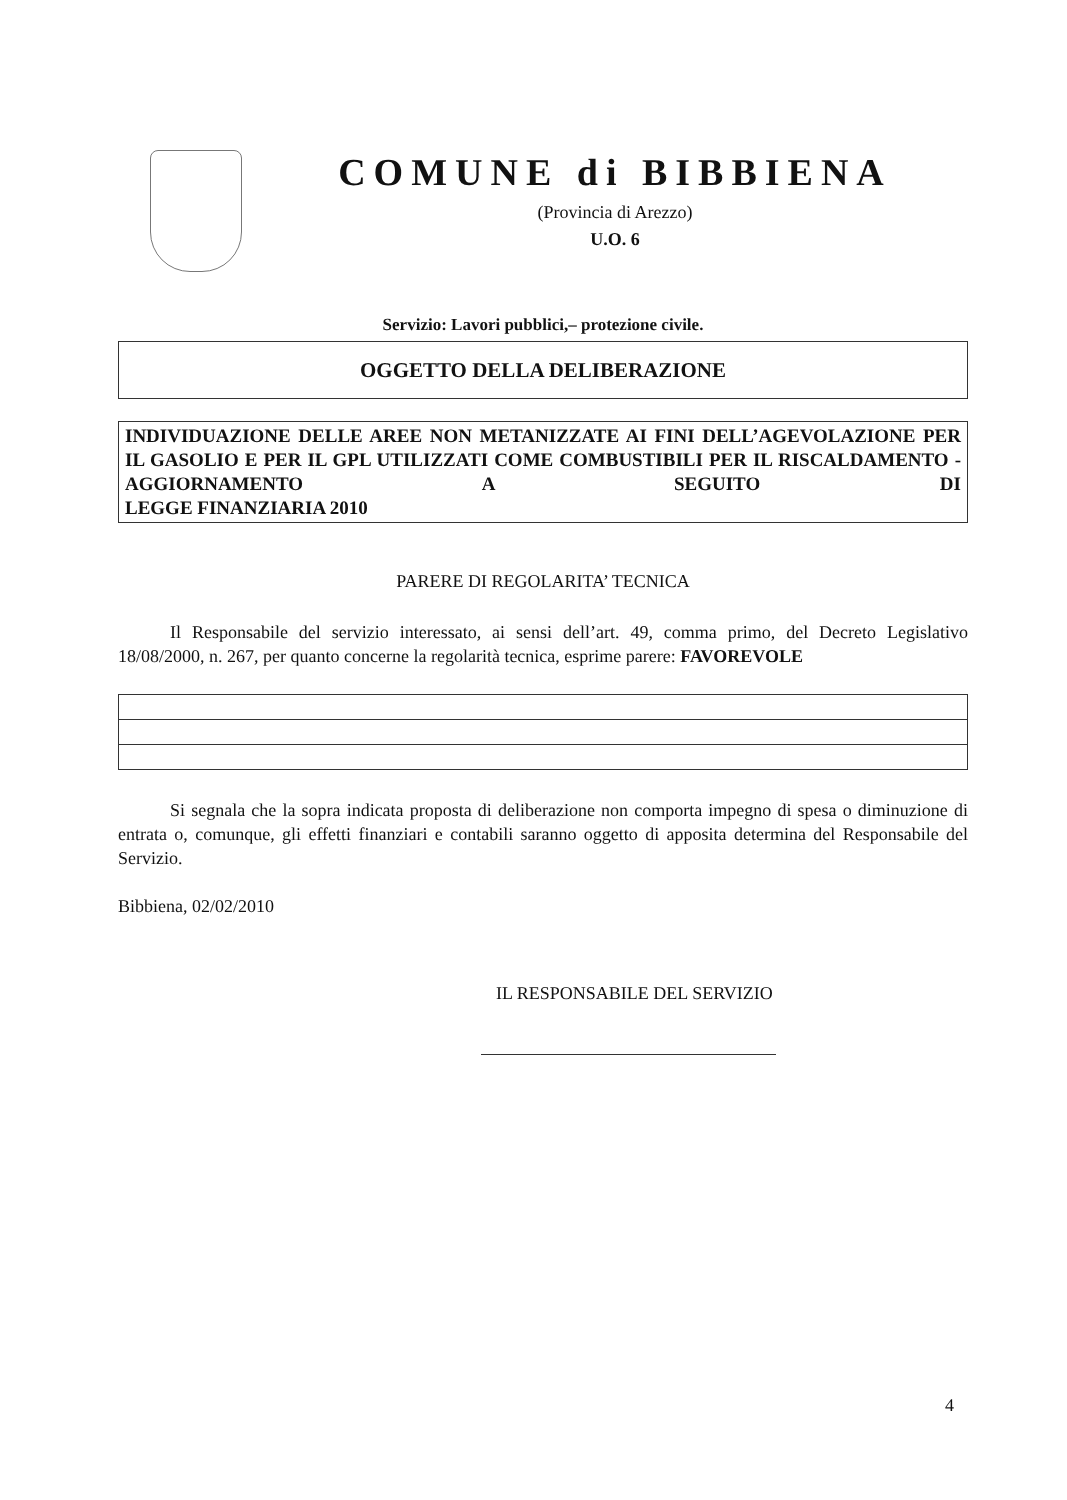COMUNE di BIBBIENA
(Provincia di Arezzo)
U.O. 6
Servizio: Lavori pubblici,– protezione civile.
OGGETTO DELLA DELIBERAZIONE
INDIVIDUAZIONE DELLE AREE NON METANIZZATE AI FINI DELL’AGEVOLAZIONE PER IL GASOLIO E PER IL GPL UTILIZZATI COME COMBUSTIBILI PER IL RISCALDAMENTO - AGGIORNAMENTO A SEGUITO DI
LEGGE FINANZIARIA 2010
PARERE DI REGOLARITA’ TECNICA
Il Responsabile del servizio interessato, ai sensi dell’art. 49, comma primo, del Decreto Legislativo 18/08/2000, n. 267, per quanto concerne la regolarità tecnica, esprime parere: FAVOREVOLE
Si segnala che la sopra indicata proposta di deliberazione non comporta impegno di spesa o diminuzione di entrata o, comunque, gli effetti finanziari e contabili saranno oggetto di apposita determina del Responsabile del Servizio.
Bibbiena, 02/02/2010
IL RESPONSABILE DEL SERVIZIO
4